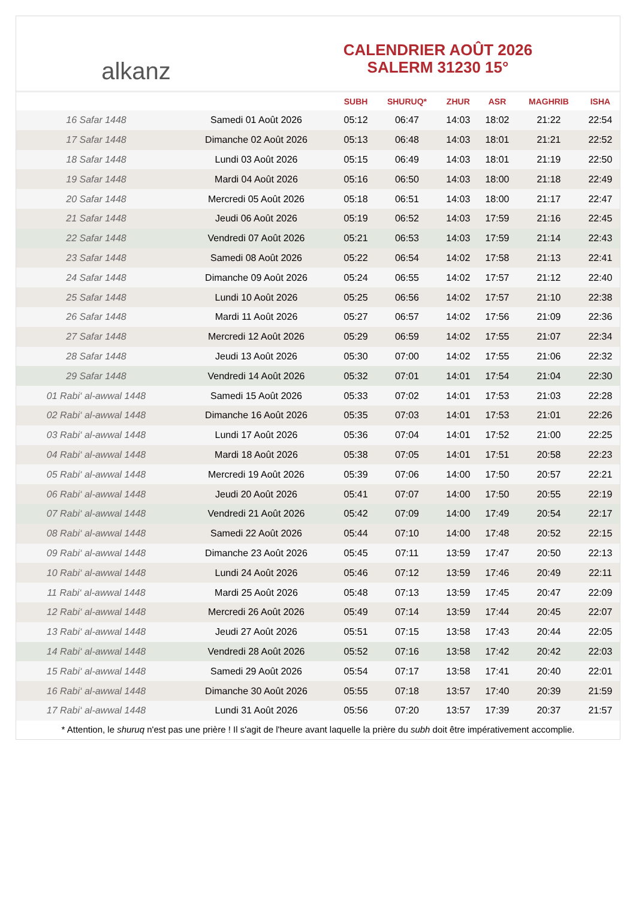alkanz
CALENDRIER AOÛT 2026
SALERM 31230 15°
| | | SUBH | SHURUQ* | ZHUR | ASR | MAGHRIB | ISHA |
| --- | --- | --- | --- | --- | --- | --- | --- |
| 16 Safar 1448 | Samedi 01 Août 2026 | 05:12 | 06:47 | 14:03 | 18:02 | 21:22 | 22:54 |
| 17 Safar 1448 | Dimanche 02 Août 2026 | 05:13 | 06:48 | 14:03 | 18:01 | 21:21 | 22:52 |
| 18 Safar 1448 | Lundi 03 Août 2026 | 05:15 | 06:49 | 14:03 | 18:01 | 21:19 | 22:50 |
| 19 Safar 1448 | Mardi 04 Août 2026 | 05:16 | 06:50 | 14:03 | 18:00 | 21:18 | 22:49 |
| 20 Safar 1448 | Mercredi 05 Août 2026 | 05:18 | 06:51 | 14:03 | 18:00 | 21:17 | 22:47 |
| 21 Safar 1448 | Jeudi 06 Août 2026 | 05:19 | 06:52 | 14:03 | 17:59 | 21:16 | 22:45 |
| 22 Safar 1448 | Vendredi 07 Août 2026 | 05:21 | 06:53 | 14:03 | 17:59 | 21:14 | 22:43 |
| 23 Safar 1448 | Samedi 08 Août 2026 | 05:22 | 06:54 | 14:02 | 17:58 | 21:13 | 22:41 |
| 24 Safar 1448 | Dimanche 09 Août 2026 | 05:24 | 06:55 | 14:02 | 17:57 | 21:12 | 22:40 |
| 25 Safar 1448 | Lundi 10 Août 2026 | 05:25 | 06:56 | 14:02 | 17:57 | 21:10 | 22:38 |
| 26 Safar 1448 | Mardi 11 Août 2026 | 05:27 | 06:57 | 14:02 | 17:56 | 21:09 | 22:36 |
| 27 Safar 1448 | Mercredi 12 Août 2026 | 05:29 | 06:59 | 14:02 | 17:55 | 21:07 | 22:34 |
| 28 Safar 1448 | Jeudi 13 Août 2026 | 05:30 | 07:00 | 14:02 | 17:55 | 21:06 | 22:32 |
| 29 Safar 1448 | Vendredi 14 Août 2026 | 05:32 | 07:01 | 14:01 | 17:54 | 21:04 | 22:30 |
| 01 Rabi‘ al-awwal 1448 | Samedi 15 Août 2026 | 05:33 | 07:02 | 14:01 | 17:53 | 21:03 | 22:28 |
| 02 Rabi‘ al-awwal 1448 | Dimanche 16 Août 2026 | 05:35 | 07:03 | 14:01 | 17:53 | 21:01 | 22:26 |
| 03 Rabi‘ al-awwal 1448 | Lundi 17 Août 2026 | 05:36 | 07:04 | 14:01 | 17:52 | 21:00 | 22:25 |
| 04 Rabi‘ al-awwal 1448 | Mardi 18 Août 2026 | 05:38 | 07:05 | 14:01 | 17:51 | 20:58 | 22:23 |
| 05 Rabi‘ al-awwal 1448 | Mercredi 19 Août 2026 | 05:39 | 07:06 | 14:00 | 17:50 | 20:57 | 22:21 |
| 06 Rabi‘ al-awwal 1448 | Jeudi 20 Août 2026 | 05:41 | 07:07 | 14:00 | 17:50 | 20:55 | 22:19 |
| 07 Rabi‘ al-awwal 1448 | Vendredi 21 Août 2026 | 05:42 | 07:09 | 14:00 | 17:49 | 20:54 | 22:17 |
| 08 Rabi‘ al-awwal 1448 | Samedi 22 Août 2026 | 05:44 | 07:10 | 14:00 | 17:48 | 20:52 | 22:15 |
| 09 Rabi‘ al-awwal 1448 | Dimanche 23 Août 2026 | 05:45 | 07:11 | 13:59 | 17:47 | 20:50 | 22:13 |
| 10 Rabi‘ al-awwal 1448 | Lundi 24 Août 2026 | 05:46 | 07:12 | 13:59 | 17:46 | 20:49 | 22:11 |
| 11 Rabi‘ al-awwal 1448 | Mardi 25 Août 2026 | 05:48 | 07:13 | 13:59 | 17:45 | 20:47 | 22:09 |
| 12 Rabi‘ al-awwal 1448 | Mercredi 26 Août 2026 | 05:49 | 07:14 | 13:59 | 17:44 | 20:45 | 22:07 |
| 13 Rabi‘ al-awwal 1448 | Jeudi 27 Août 2026 | 05:51 | 07:15 | 13:58 | 17:43 | 20:44 | 22:05 |
| 14 Rabi‘ al-awwal 1448 | Vendredi 28 Août 2026 | 05:52 | 07:16 | 13:58 | 17:42 | 20:42 | 22:03 |
| 15 Rabi‘ al-awwal 1448 | Samedi 29 Août 2026 | 05:54 | 07:17 | 13:58 | 17:41 | 20:40 | 22:01 |
| 16 Rabi‘ al-awwal 1448 | Dimanche 30 Août 2026 | 05:55 | 07:18 | 13:57 | 17:40 | 20:39 | 21:59 |
| 17 Rabi‘ al-awwal 1448 | Lundi 31 Août 2026 | 05:56 | 07:20 | 13:57 | 17:39 | 20:37 | 21:57 |
* Attention, le shuruq n'est pas une prière ! Il s'agit de l'heure avant laquelle la prière du subh doit être impérativement accomplie.